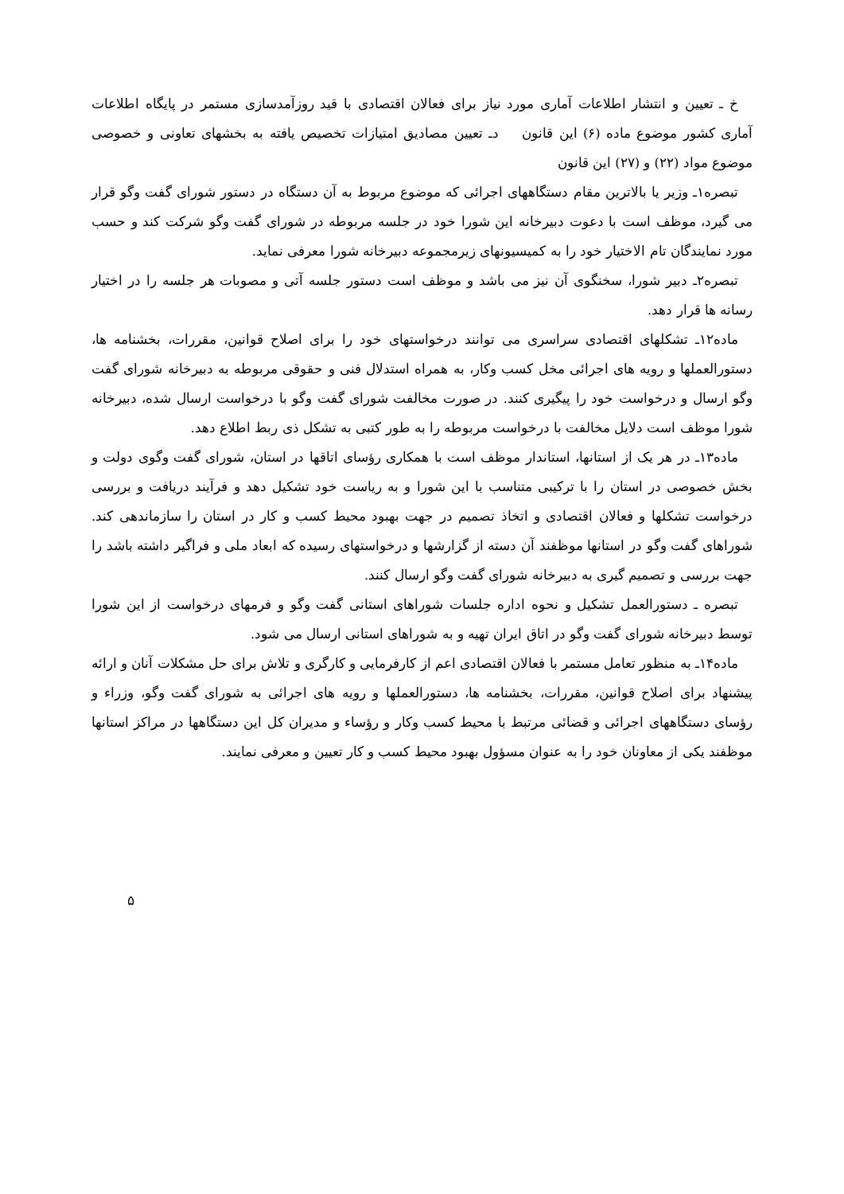خ ـ تعیین و انتشار اطلاعات آماری مورد نیاز برای فعالان اقتصادی با قید روزآمدسازی مستمر در پایگاه اطلاعات آماری کشور موضوع ماده (۶) این قانون دـ تعیین مصادیق امتیازات تخصیص یافته به بخشهای تعاونی و خصوصی موضوع مواد (۲۲) و (۲۷) این قانون
تبصره۱ـ وزیر یا بالاترین مقام دستگاههای اجرائی که موضوع مربوط به آن دستگاه در دستور شورای گفت وگو قرار می گیرد، موظف است با دعوت دبیرخانه این شورا خود در جلسه مربوطه در شورای گفت وگو شرکت کند و حسب مورد نمایندگان تام الاختیار خود را به کمیسیونهای زیرمجموعه دبیرخانه شورا معرفی نماید.
تبصره۲ـ دبیر شورا، سخنگوی آن نیز می باشد و موظف است دستور جلسه آتی و مصوبات هر جلسه را در اختیار رسانه ها قرار دهد.
ماده۱۲ـ تشکلهای اقتصادی سراسری می توانند درخواستهای خود را برای اصلاح قوانین، مقررات، بخشنامه ها، دستورالعملها و رویه های اجرائی مخل کسب وکار، به همراه استدلال فنی و حقوقی مربوطه به دبیرخانه شورای گفت وگو ارسال و درخواست خود را پیگیری کنند. در صورت مخالفت شورای گفت وگو با درخواست ارسال شده، دبیرخانه شورا موظف است دلایل مخالفت با درخواست مربوطه را به طور کتبی به تشکل ذی ربط اطلاع دهد.
ماده۱۳ـ در هر یک از استانها، استاندار موظف است با همکاری رؤسای اتاقها در استان، شورای گفت وگوی دولت و بخش خصوصی در استان را با ترکیبی متناسب با این شورا و به ریاست خود تشکیل دهد و فرآیند دریافت و بررسی درخواست تشکلها و فعالان اقتصادی و اتخاذ تصمیم در جهت بهبود محیط کسب و کار در استان را سازماندهی کند. شوراهای گفت وگو در استانها موظفند آن دسته از گزارشها و درخواستهای رسیده که ابعاد ملی و فراگیر داشته باشد را جهت بررسی و تصمیم گیری به دبیرخانه شورای گفت وگو ارسال کنند.
تبصره ـ دستورالعمل تشکیل و نحوه اداره جلسات شوراهای استانی گفت وگو و فرمهای درخواست از این شورا توسط دبیرخانه شورای گفت وگو در اتاق ایران تهیه و به شوراهای استانی ارسال می شود.
ماده۱۴ـ به منظور تعامل مستمر با فعالان اقتصادی اعم از کارفرمایی و کارگری و تلاش برای حل مشکلات آنان و ارائه پیشنهاد برای اصلاح قوانین، مقررات، بخشنامه ها، دستورالعملها و رویه های اجرائی به شورای گفت وگو، وزراء و رؤسای دستگاههای اجرائی و قضائی مرتبط با محیط کسب وکار و رؤساء و مدیران کل این دستگاهها در مراکز استانها موظفند یکی از معاونان خود را به عنوان مسؤول بهبود محیط کسب و کار تعیین و معرفی نمایند.
۵